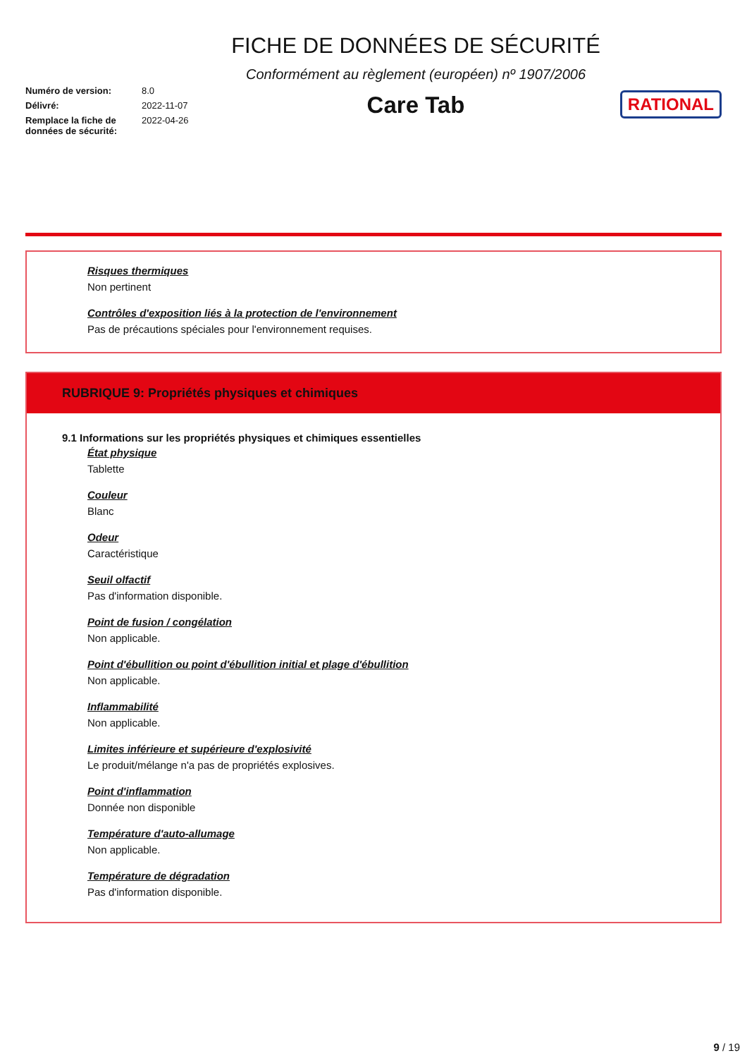| Numéro de version: | 8.0 |
| Délivré: | 2022-11-07 |
| Remplace la fiche de données de sécurité: | 2022-04-26 |
FICHE DE DONNÉES DE SÉCURITÉ
Conformément au règlement (européen) nº 1907/2006
Care Tab
RATIONAL
Risques thermiques
Non pertinent
Contrôles d'exposition liés à la protection de l'environnement
Pas de précautions spéciales pour l'environnement requises.
RUBRIQUE 9: Propriétés physiques et chimiques
9.1 Informations sur les propriétés physiques et chimiques essentielles
État physique
Tablette
Couleur
Blanc
Odeur
Caractéristique
Seuil olfactif
Pas d'information disponible.
Point de fusion / congélation
Non applicable.
Point d'ébullition ou point d'ébullition initial et plage d'ébullition
Non applicable.
Inflammabilité
Non applicable.
Limites inférieure et supérieure d'explosivité
Le produit/mélange n'a pas de propriétés explosives.
Point d'inflammation
Donnée non disponible
Température d'auto-allumage
Non applicable.
Température de dégradation
Pas d'information disponible.
9 / 19